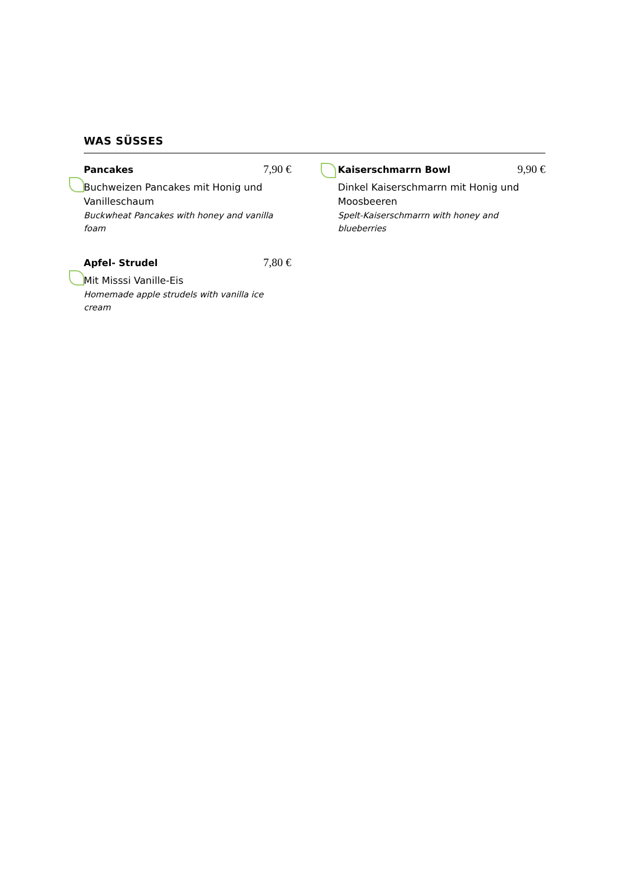WAS SÜSSES
Pancakes 7,90 €
Buchweizen Pancakes mit Honig und Vanilleschaum
Buckwheat Pancakes with honey and vanilla foam
Apfel- Strudel 7,80 €
Mit Misssi Vanille-Eis
Homemade apple strudels with vanilla ice cream
Kaiserschmarrn Bowl 9,90 €
Dinkel Kaiserschmarrn mit Honig und Moosbeeren
Spelt-Kaiserschmarrn with honey and blueberries